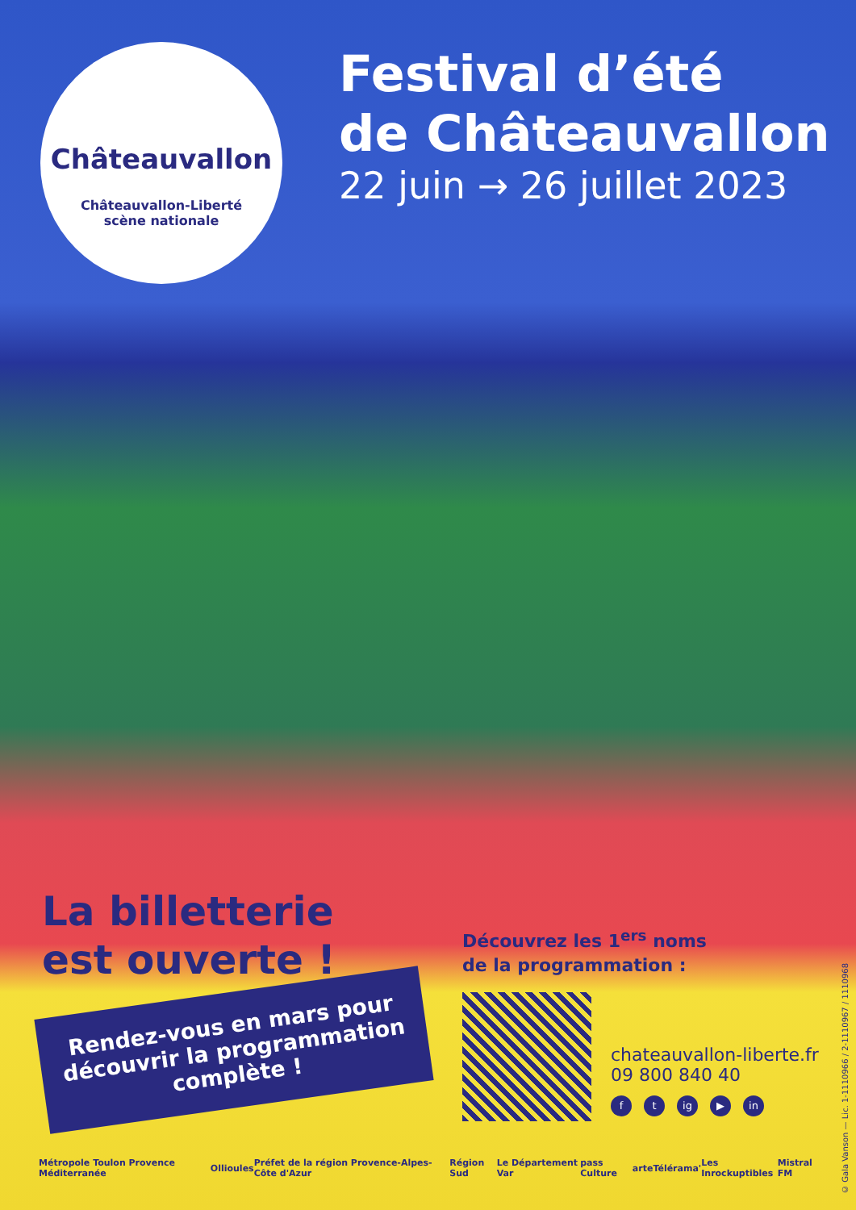Châteauvallon
Châteauvallon-Liberté
scène nationale
Festival d’été
de Châteauvallon
22 juin → 26 juillet 2023
La billetterie
est ouverte !
Rendez-vous en mars pour découvrir la programmation complète !
Découvrez les 1<sup>ers</sup> noms
de la programmation :
chateauvallon-liberte.fr
09 800 840 40
f t ig ▶ in
Métropole Toulon Provence Méditerranée Ollioules Préfet de la région Provence-Alpes-Côte d'Azur Région Sud Le Département Var pass Culture arte Télérama' Les Inrockuptibles Mistral FM
© Gala Vanson — Lic. 1-1110966 / 2-1110967 / 1110968